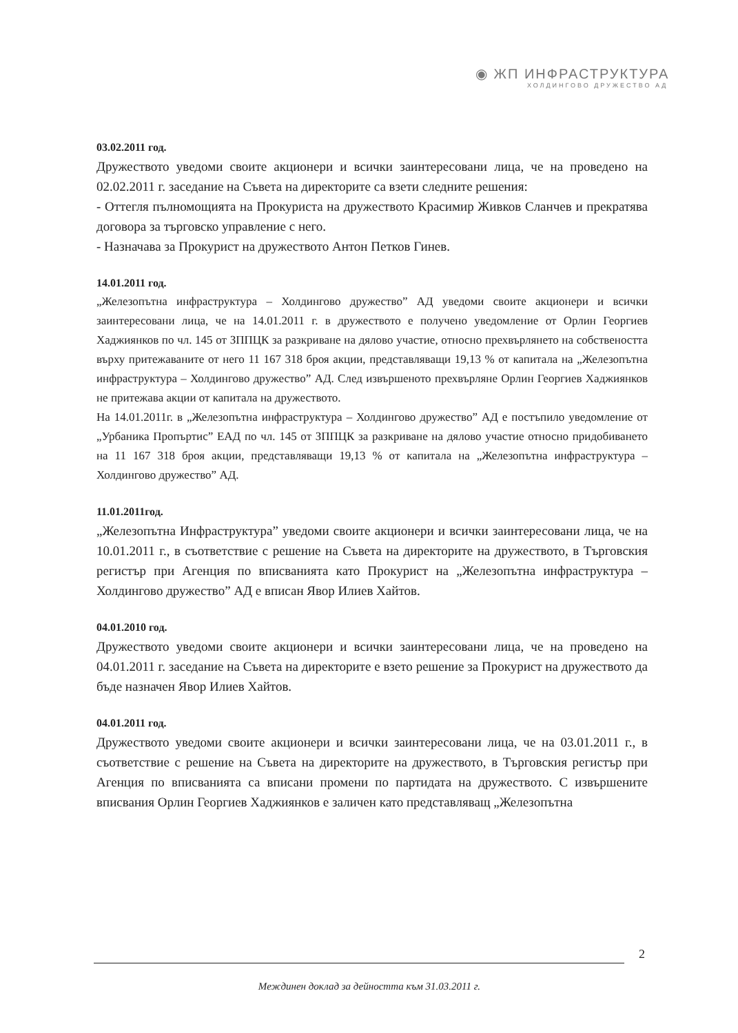◉ ЖП ИНФРАСТРУКТУРА
ХОЛДИНГОВО ДРУЖЕСТВО АД
03.02.2011 год.
Дружеството уведоми своите акционери и всички заинтересовани лица, че на проведено на 02.02.2011 г. заседание на Съвета на директорите са взети следните решения:
- Оттегля пълномощията на Прокуриста на дружеството Красимир Живков Сланчев и прекратява договора за търговско управление с него.
- Назначава за Прокурист на дружеството Антон Петков Гинев.
14.01.2011 год.
„Железопътна инфраструктура – Холдингово дружество” АД уведоми своите акционери и всички заинтересовани лица, че на 14.01.2011 г. в дружеството е получено уведомление от Орлин Георгиев Хаджиянков по чл. 145 от ЗППЦК за разкриване на дялово участие, относно прехвърлянето на собствеността върху притежаваните от него 11 167 318 броя акции, представляващи 19,13 % от капитала на „Железопътна инфраструктура – Холдингово дружество” АД. След извършеното прехвърляне Орлин Георгиев Хаджиянков не притежава акции от капитала на дружеството.
На 14.01.2011г. в „Железопътна инфраструктура – Холдингово дружество” АД е постъпило уведомление от „Урбаника Пропъртис” ЕАД по чл. 145 от ЗППЦК за разкриване на дялово участие относно придобиването на 11 167 318 броя акции, представляващи 19,13 % от капитала на „Железопътна инфраструктура – Холдингово дружество” АД.
11.01.2011год.
„Железопътна Инфраструктура” уведоми своите акционери и всички заинтересовани лица, че на 10.01.2011 г., в съответствие с решение на Съвета на директорите на дружеството, в Търговския регистър при Агенция по вписванията като Прокурист на „Железопътна инфраструктура – Холдингово дружество” АД е вписан Явор Илиев Хайтов.
04.01.2010 год.
Дружеството уведоми своите акционери и всички заинтересовани лица, че на проведено на 04.01.2011 г. заседание на Съвета на директорите е взето решение за Прокурист на дружеството да бъде назначен Явор Илиев Хайтов.
04.01.2011 год.
Дружеството уведоми своите акционери и всички заинтересовани лица, че на 03.01.2011 г., в съответствие с решение на Съвета на директорите на дружеството, в Търговския регистър при Агенция по вписванията са вписани промени по партидата на дружеството. С извършените вписвания Орлин Георгиев Хаджиянков е заличен като представляващ „Железопътна
2
Междинен доклад за дейността към 31.03.2011 г.